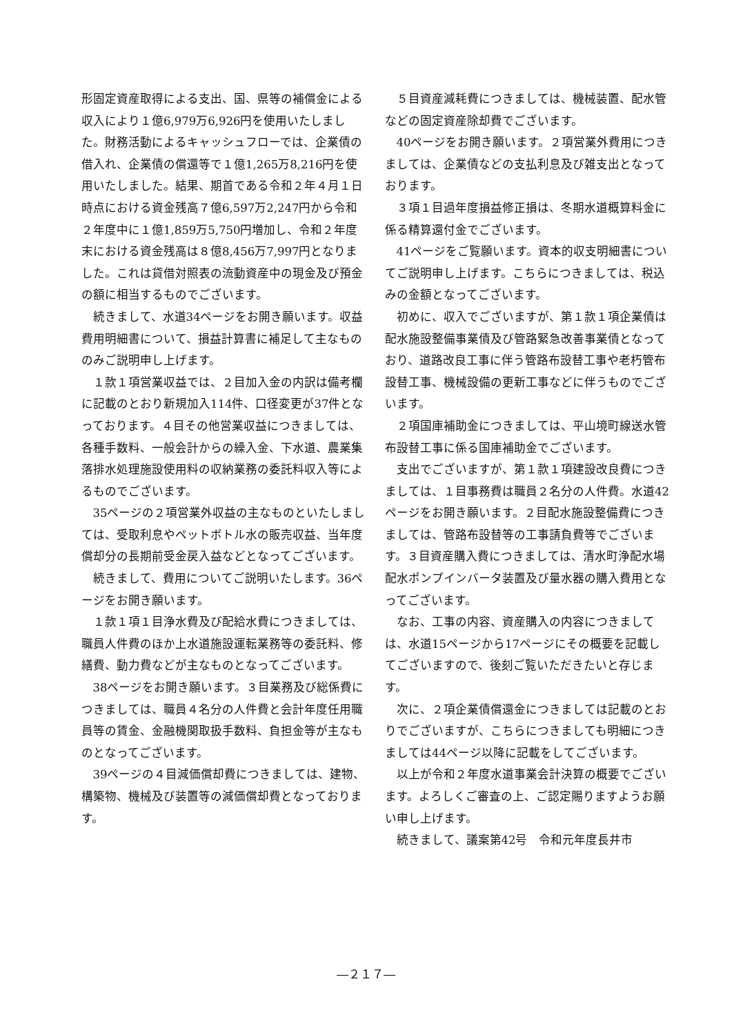形固定資産取得による支出、国、県等の補償金による収入により１億6,979万6,926円を使用いたしました。財務活動によるキャッシュフローでは、企業債の借入れ、企業債の償還等で１億1,265万8,216円を使用いたしました。結果、期首である令和２年４月１日時点における資金残高７億6,597万2,247円から令和２年度中に１億1,859万5,750円増加し、令和２年度末における資金残高は８億8,456万7,997円となりました。これは貸借対照表の流動資産中の現金及び預金の額に相当するものでございます。
続きまして、水道34ページをお開き願います。収益費用明細書について、損益計算書に補足して主なもののみご説明申し上げます。
１款１項営業収益では、２目加入金の内訳は備考欄に記載のとおり新規加入114件、口径変更が37件となっております。４目その他営業収益につきましては、各種手数料、一般会計からの繰入金、下水道、農業集落排水処理施設使用料の収納業務の委託料収入等によるものでございます。
35ページの２項営業外収益の主なものといたしましては、受取利息やペットボトル水の販売収益、当年度償却分の長期前受金戻入益などとなってございます。
続きまして、費用についてご説明いたします。36ページをお開き願います。
１款１項１目浄水費及び配給水費につきましては、職員人件費のほか上水道施設運転業務等の委託料、修繕費、動力費などが主なものとなってございます。
38ページをお開き願います。３目業務及び総係費につきましては、職員４名分の人件費と会計年度任用職員等の賃金、金融機関取扱手数料、負担金等が主なものとなってございます。
39ページの４目減価償却費につきましては、建物、構築物、機械及び装置等の減価償却費となっております。
５目資産減耗費につきましては、機械装置、配水管などの固定資産除却費でございます。
40ページをお開き願います。２項営業外費用につきましては、企業債などの支払利息及び雑支出となっております。
３項１目過年度損益修正損は、冬期水道概算料金に係る精算還付金でございます。
41ページをご覧願います。資本的収支明細書についてご説明申し上げます。こちらにつきましては、税込みの金額となってございます。
初めに、収入でございますが、第１款１項企業債は配水施設整備事業債及び管路緊急改善事業債となっており、道路改良工事に伴う管路布設替工事や老朽管布設替工事、機械設備の更新工事などに伴うものでございます。
２項国庫補助金につきましては、平山境町線送水管布設替工事に係る国庫補助金でございます。
支出でございますが、第１款１項建設改良費につきましては、１目事務費は職員２名分の人件費。水道42ページをお開き願います。２目配水施設整備費につきましては、管路布設替等の工事請負費等でございます。３目資産購入費につきましては、清水町浄配水場配水ポンプインバータ装置及び量水器の購入費用となってございます。
なお、工事の内容、資産購入の内容につきましては、水道15ページから17ページにその概要を記載してございますので、後刻ご覧いただきたいと存じます。
次に、２項企業債償還金につきましては記載のとおりでございますが、こちらにつきましても明細につきましては44ページ以降に記載をしてございます。
以上が令和２年度水道事業会計決算の概要でございます。よろしくご審査の上、ご認定賜りますようお願い申し上げます。
続きまして、議案第42号　令和元年度長井市
―２１７―